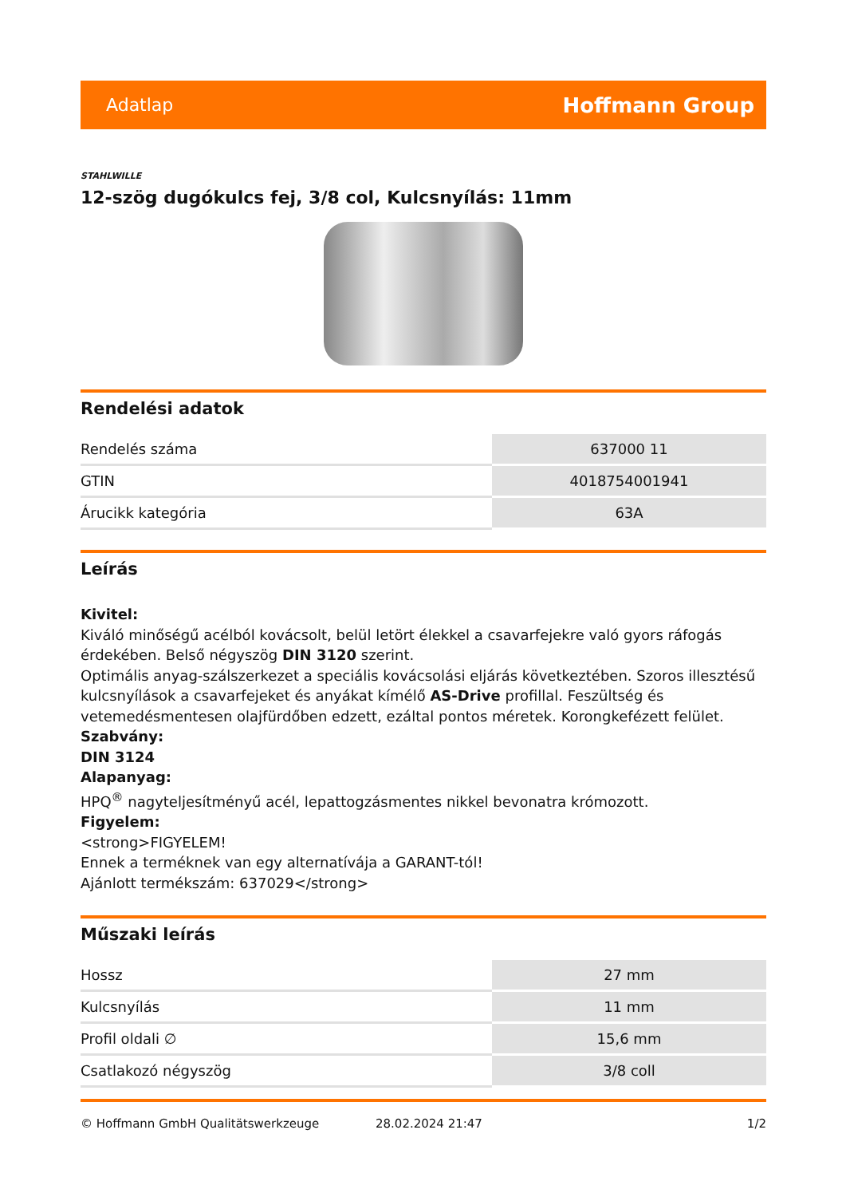Adatlap Hoffmann Group
STAHLWILLE
12-szög dugókulcs fej, 3/8 col, Kulcsnyílás: 11mm
Rendelési adatok
| Rendelés száma | 637000 11 |
| GTIN | 4018754001941 |
| Árucikk kategória | 63A |
Leírás
Kivitel:
Kiváló minőségű acélból kovácsolt, belül letört élekkel a csavarfejekre való gyors ráfogás érdekében. Belső négyszög DIN 3120 szerint.
Optimális anyag-szálszerkezet a speciális kovácsolási eljárás következtében. Szoros illesztésű kulcsnyílások a csavarfejeket és anyákat kímélő AS-Drive profillal. Feszültség és vetemedésmentesen olajfürdőben edzett, ezáltal pontos méretek. Korongkefézett felület.
Szabvány:
DIN 3124
Alapanyag:
HPQ<sup>®</sup> nagyteljesítményű acél, lepattogzásmentes nikkel bevonatra krómozott.
Figyelem:
<strong>FIGYELEM!
Ennek a terméknek van egy alternatívája a GARANT-tól!
Ajánlott termékszám: 637029</strong>
Műszaki leírás
| Hossz | 27 mm |
| Kulcsnyílás | 11 mm |
| Profil oldali ∅ | 15,6 mm |
| Csatlakozó négyszög | 3/8 coll |
© Hoffmann GmbH Qualitätswerkzeuge 28.02.2024 21:47 1/2